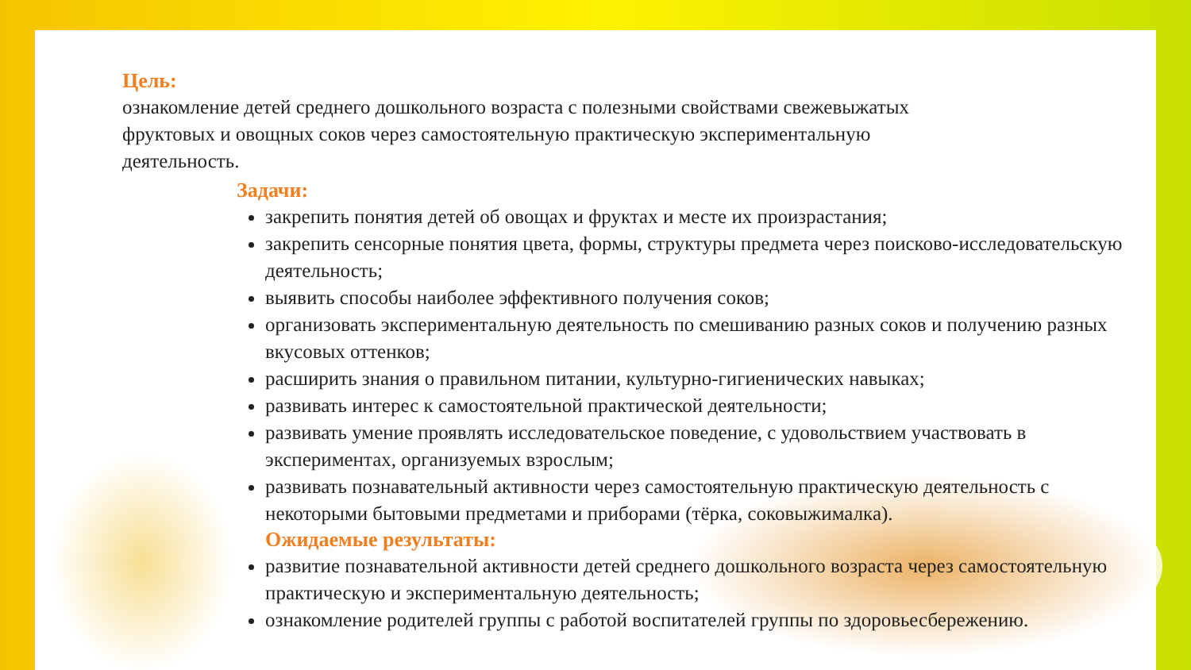Цель:
ознакомление детей среднего дошкольного возраста с полезными свойствами свежевыжатых фруктовых и овощных соков через самостоятельную практическую экспериментальную деятельность.
Задачи:
закрепить понятия детей об овощах и фруктах и месте их произрастания;
закрепить сенсорные понятия цвета, формы, структуры предмета через поисково-исследовательскую деятельность;
выявить способы наиболее эффективного получения соков;
организовать экспериментальную деятельность по смешиванию разных соков и получению разных вкусовых оттенков;
расширить знания о правильном питании, культурно-гигиенических навыках;
развивать интерес к самостоятельной практической деятельности;
развивать умение проявлять исследовательское поведение, с удовольствием участвовать в экспериментах, организуемых взрослым;
развивать познавательный активности через самостоятельную практическую деятельность с некоторыми бытовыми предметами и приборами (тёрка, соковыжималка).
Ожидаемые результаты:
развитие познавательной активности детей среднего дошкольного возраста через самостоятельную практическую и экспериментальную деятельность;
ознакомление родителей группы с работой воспитателей группы по здоровьесбережению.